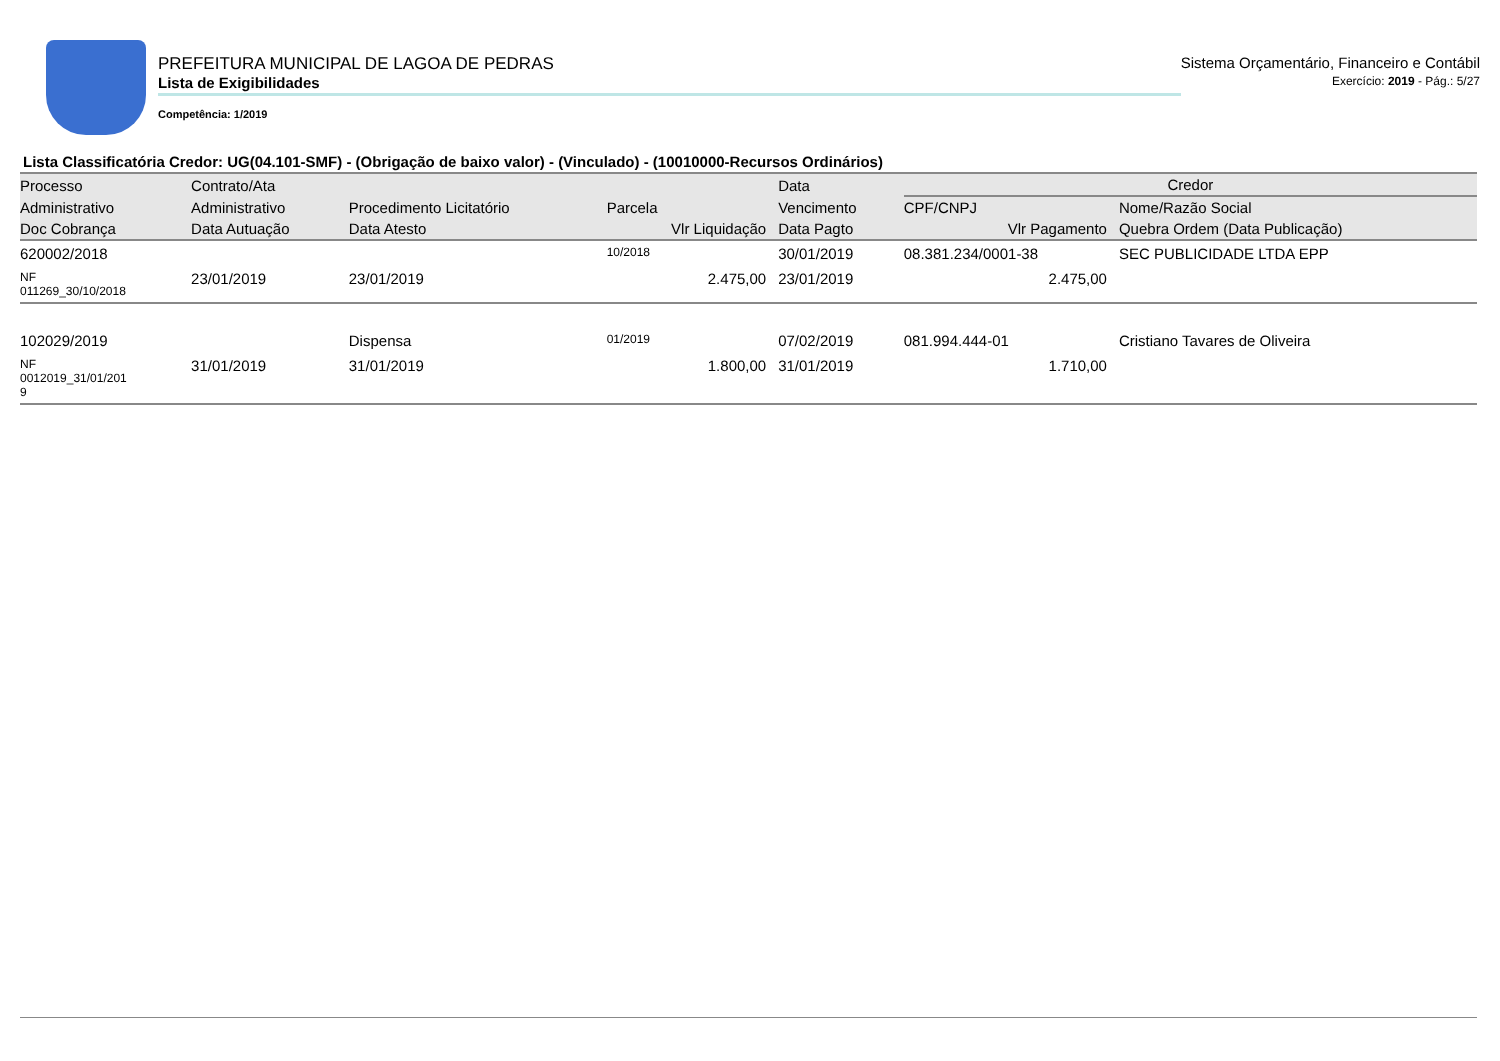PREFEITURA MUNICIPAL DE LAGOA DE PEDRAS
Lista de Exigibilidades
Competência: 1/2019
Sistema Orçamentário, Financeiro e Contábil
Exercício: 2019 - Pág.: 5/27
Lista Classificatória Credor: UG(04.101-SMF) - (Obrigação de baixo valor) - (Vinculado) - (10010000-Recursos Ordinários)
| Processo | Contrato/Ata | | | Data | Credor | |
| --- | --- | --- | --- | --- | --- | --- |
| Administrativo | Administrativo | Procedimento Licitatório | Parcela | Vencimento | CPF/CNPJ | Nome/Razão Social |
| Doc Cobrança | Data Autuação | Data Atesto | Vlr Liquidação | Data Pagto | Vlr Pagamento | Quebra Ordem (Data Publicação) |
| 620002/2018 | | | 10/2018 | 30/01/2019 | 08.381.234/0001-38 | SEC PUBLICIDADE LTDA EPP |
| NF 011269_30/10/2018 | 23/01/2019 | 23/01/2019 | 2.475,00 | 23/01/2019 | 2.475,00 | |
| 102029/2019 | | Dispensa | 01/2019 | 07/02/2019 | 081.994.444-01 | Cristiano Tavares de Oliveira |
| NF 0012019_31/01/201 9 | 31/01/2019 | 31/01/2019 | 1.800,00 | 31/01/2019 | 1.710,00 | |